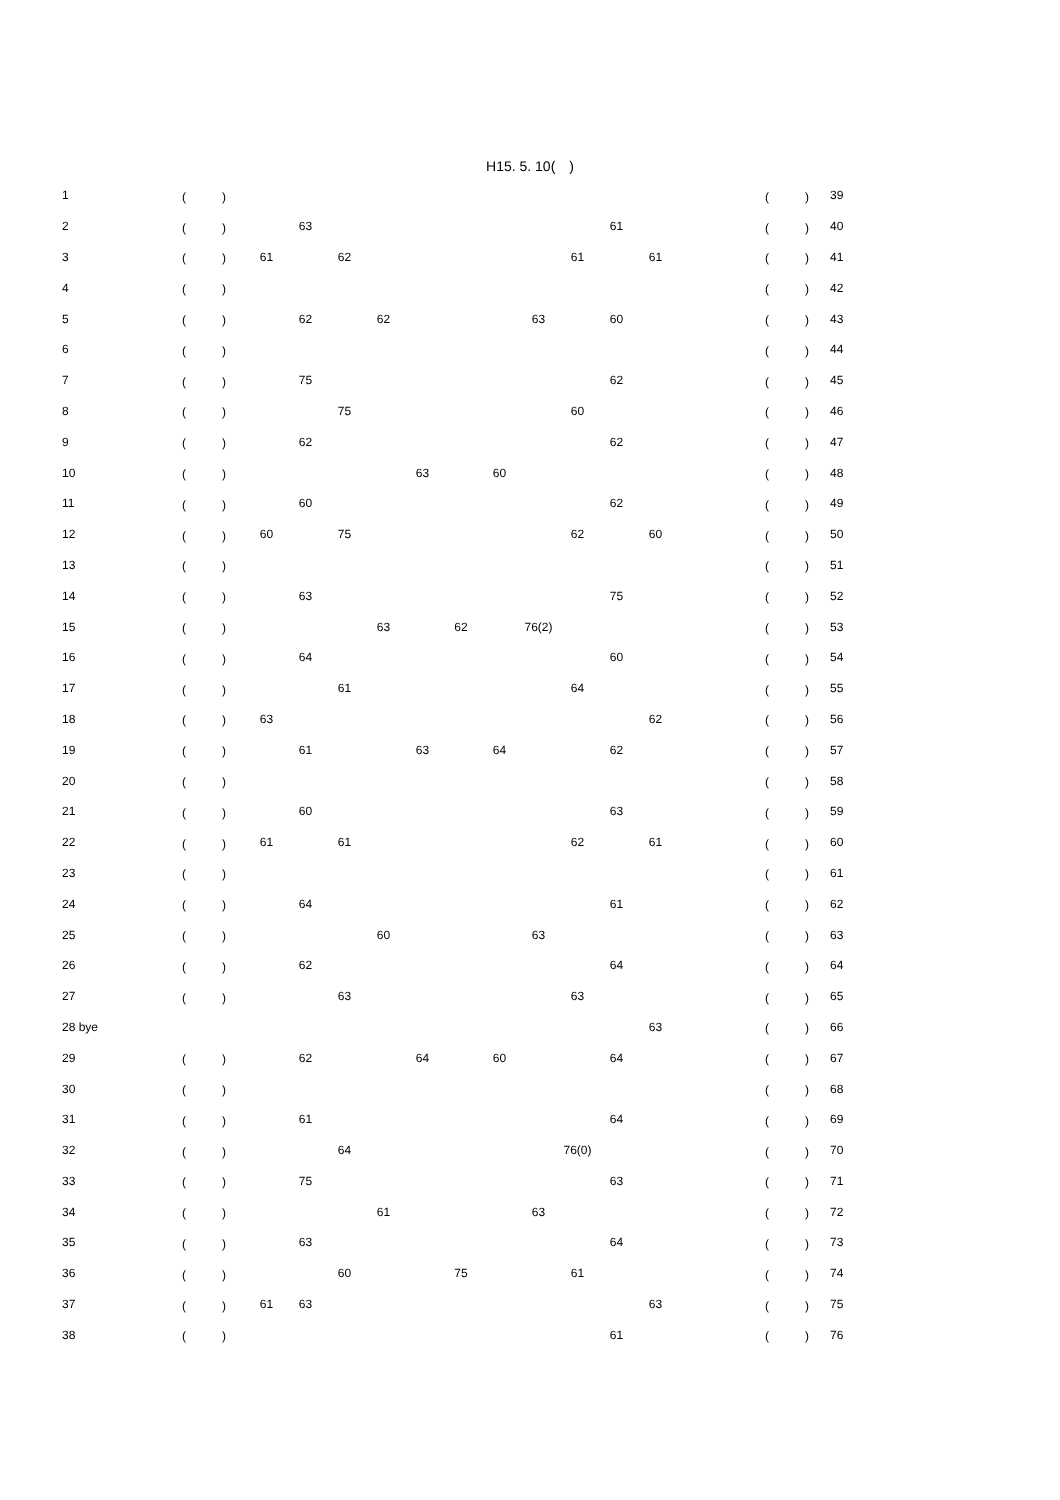H15. 5. 10(　)
| 1 | ( ) | | | | | | | | | | | | ( ) | 39 |
| 2 | ( ) | | 63 | | | | | | | | 61 | | ( ) | 40 |
| 3 | ( ) | 61 | | 62 | | | | | | 61 | | 61 | ( ) | 41 |
| 4 | ( ) | | | | | | | | | | | | ( ) | 42 |
| 5 | ( ) | | 62 | | 62 | | | | 63 | | 60 | | ( ) | 43 |
| 6 | ( ) | | | | | | | | | | | | ( ) | 44 |
| 7 | ( ) | | 75 | | | | | | | | 62 | | ( ) | 45 |
| 8 | ( ) | | | 75 | | | | | | 60 | | | ( ) | 46 |
| 9 | ( ) | | 62 | | | | | | | | 62 | | ( ) | 47 |
| 10 | ( ) | | | | | 63 | | 60 | | | | | ( ) | 48 |
| 11 | ( ) | | 60 | | | | | | | | 62 | | ( ) | 49 |
| 12 | ( ) | 60 | | 75 | | | | | | 62 | | 60 | ( ) | 50 |
| 13 | ( ) | | | | | | | | | | | | ( ) | 51 |
| 14 | ( ) | | 63 | | | | | | | | 75 | | ( ) | 52 |
| 15 | ( ) | | | | 63 | | 62 | | 76(2) | | | | ( ) | 53 |
| 16 | ( ) | | 64 | | | | | | | | 60 | | ( ) | 54 |
| 17 | ( ) | | | 61 | | | | | | 64 | | | ( ) | 55 |
| 18 | ( ) | 63 | | | | | | | | | | 62 | ( ) | 56 |
| 19 | ( ) | | 61 | | | 63 | | 64 | | | 62 | | ( ) | 57 |
| 20 | ( ) | | | | | | | | | | | | ( ) | 58 |
| 21 | ( ) | | 60 | | | | | | | | 63 | | ( ) | 59 |
| 22 | ( ) | 61 | | 61 | | | | | | 62 | | 61 | ( ) | 60 |
| 23 | ( ) | | | | | | | | | | | | ( ) | 61 |
| 24 | ( ) | | 64 | | | | | | | | 61 | | ( ) | 62 |
| 25 | ( ) | | | | 60 | | | | 63 | | | | ( ) | 63 |
| 26 | ( ) | | 62 | | | | | | | | 64 | | ( ) | 64 |
| 27 | ( ) | | | 63 | | | | | | 63 | | | ( ) | 65 |
| 28 bye | | | | | | | | | | | | 63 | ( ) | 66 |
| 29 | ( ) | | 62 | | | 64 | | 60 | | | 64 | | ( ) | 67 |
| 30 | ( ) | | | | | | | | | | | | ( ) | 68 |
| 31 | ( ) | | 61 | | | | | | | | 64 | | ( ) | 69 |
| 32 | ( ) | | | 64 | | | | | | 76(0) | | | ( ) | 70 |
| 33 | ( ) | | 75 | | | | | | | | 63 | | ( ) | 71 |
| 34 | ( ) | | | | 61 | | | | 63 | | | | ( ) | 72 |
| 35 | ( ) | | 63 | | | | | | | | 64 | | ( ) | 73 |
| 36 | ( ) | | | 60 | | | 75 | | | 61 | | | ( ) | 74 |
| 37 | ( ) | 61 | 63 | | | | | | | | | 63 | ( ) | 75 |
| 38 | ( ) | | | | | | | | | | 61 | | ( ) | 76 |